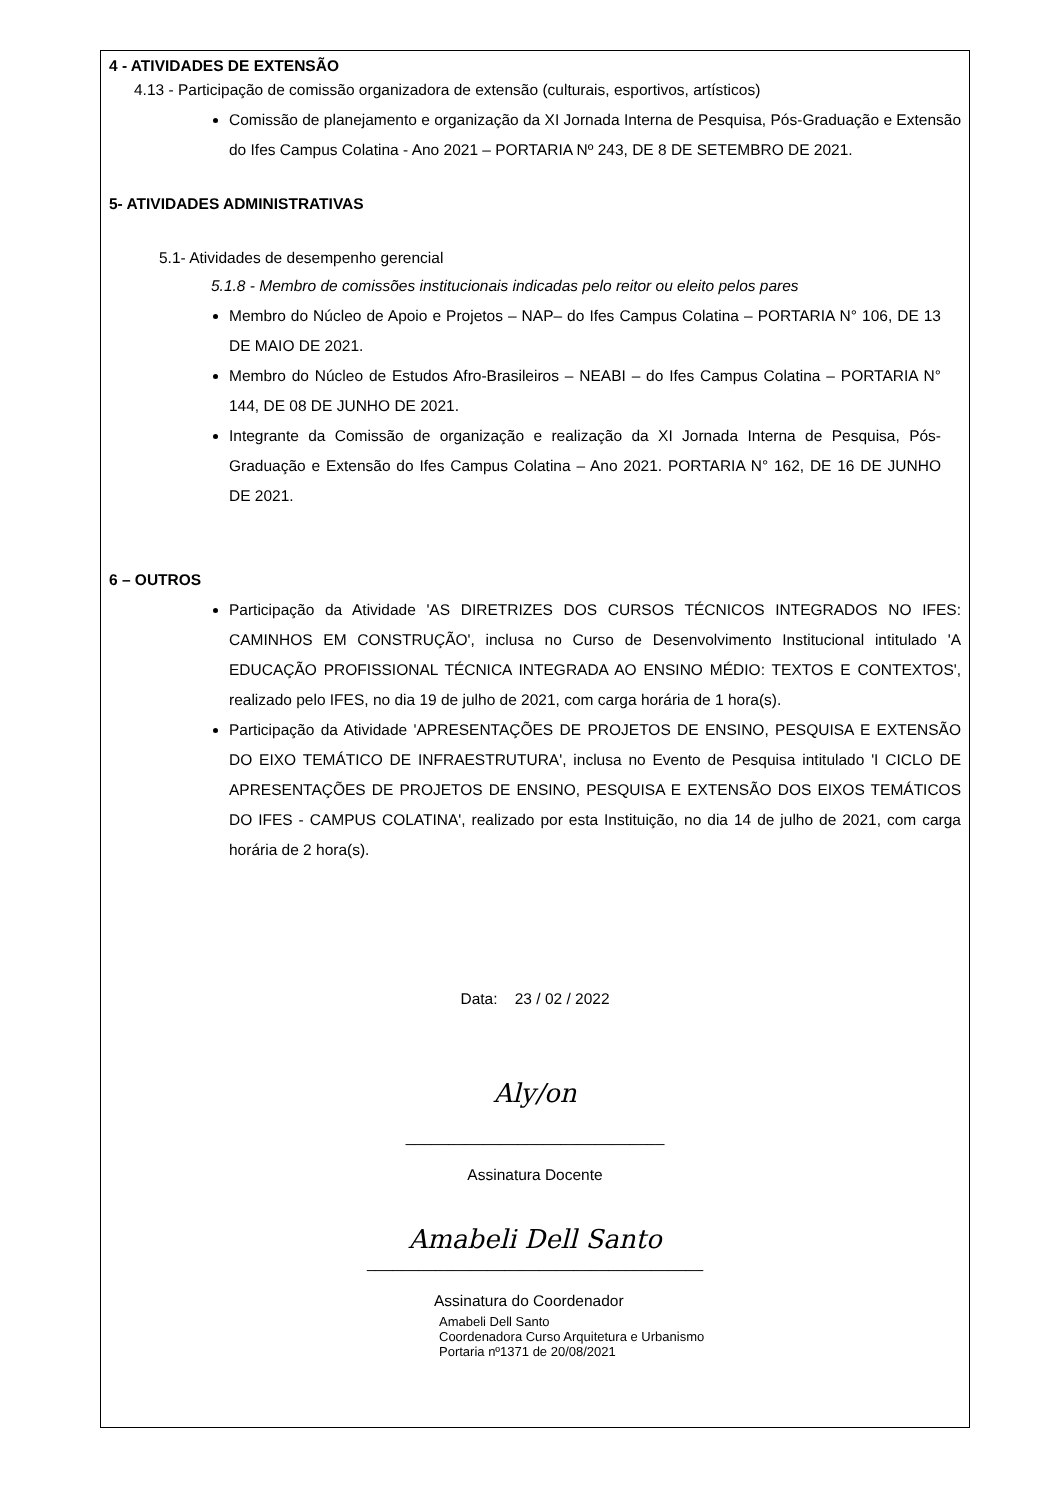4 - ATIVIDADES DE EXTENSÃO
4.13 - Participação de comissão organizadora de extensão (culturais, esportivos, artísticos)
Comissão de planejamento e organização da XI Jornada Interna de Pesquisa, Pós-Graduação e Extensão do Ifes Campus Colatina - Ano 2021 – PORTARIA Nº 243, DE 8 DE SETEMBRO DE 2021.
5- ATIVIDADES ADMINISTRATIVAS
5.1- Atividades de desempenho gerencial
5.1.8 - Membro de comissões institucionais indicadas pelo reitor ou eleito pelos pares
Membro do Núcleo de Apoio e Projetos – NAP– do Ifes Campus Colatina – PORTARIA N° 106, DE 13 DE MAIO DE 2021.
Membro do Núcleo de Estudos Afro-Brasileiros – NEABI – do Ifes Campus Colatina – PORTARIA N° 144, DE 08 DE JUNHO DE 2021.
Integrante da Comissão de organização e realização da XI Jornada Interna de Pesquisa, Pós-Graduação e Extensão do Ifes Campus Colatina – Ano 2021. PORTARIA N° 162, DE 16 DE JUNHO DE 2021.
6 – OUTROS
Participação da Atividade 'AS DIRETRIZES DOS CURSOS TÉCNICOS INTEGRADOS NO IFES: CAMINHOS EM CONSTRUÇÃO', inclusa no Curso de Desenvolvimento Institucional intitulado 'A EDUCAÇÃO PROFISSIONAL TÉCNICA INTEGRADA AO ENSINO MÉDIO: TEXTOS E CONTEXTOS', realizado pelo IFES, no dia 19 de julho de 2021, com carga horária de 1 hora(s).
Participação da Atividade 'APRESENTAÇÕES DE PROJETOS DE ENSINO, PESQUISA E EXTENSÃO DO EIXO TEMÁTICO DE INFRAESTRUTURA', inclusa no Evento de Pesquisa intitulado 'I CICLO DE APRESENTAÇÕES DE PROJETOS DE ENSINO, PESQUISA E EXTENSÃO DOS EIXOS TEMÁTICOS DO IFES - CAMPUS COLATINA', realizado por esta Instituição, no dia 14 de julho de 2021, com carga horária de 2 hora(s).
Data: 23 / 02 / 2022
Aly/on
______________________________
Assinatura Docente
Amabeli Dell Santo
_______________________________________
Assinatura do Coordenador
Amabeli Dell Santo
Coordenadora Curso Arquitetura e Urbanismo
Portaria nº1371 de 20/08/2021